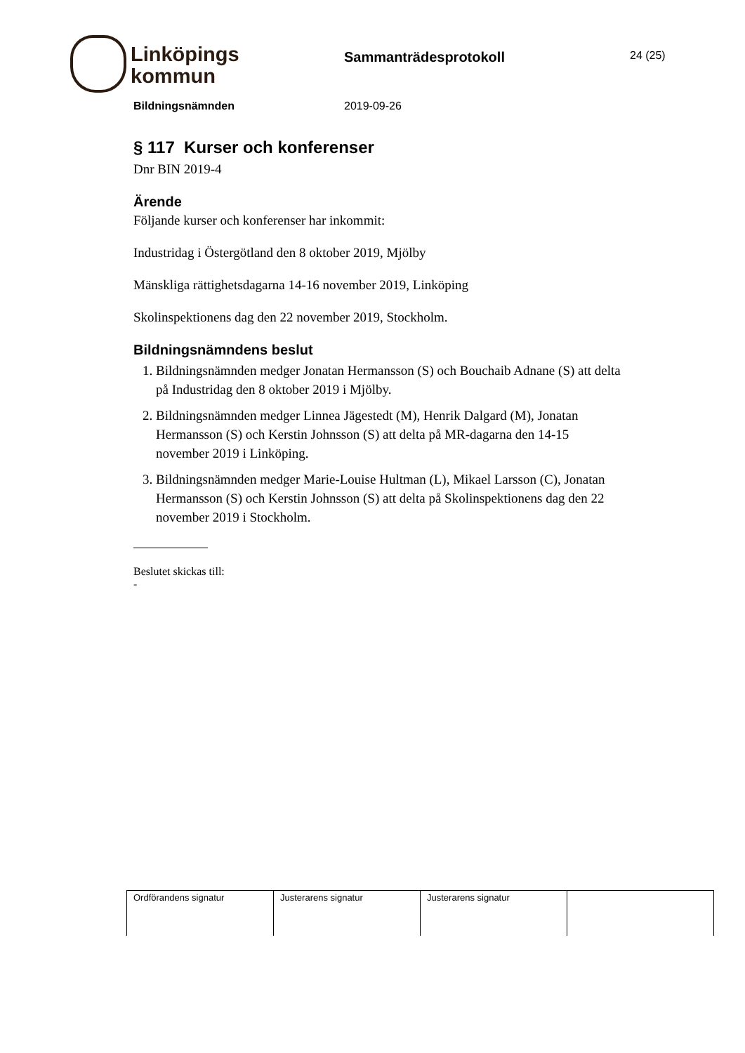Linköpings
kommun
Sammanträdesprotokoll 24 (25)
Bildningsnämnden 2019-09-26
§ 117 Kurser och konferenser
Dnr BIN 2019-4
Ärende
Följande kurser och konferenser har inkommit:
Industridag i Östergötland den 8 oktober 2019, Mjölby
Mänskliga rättighetsdagarna 14-16 november 2019, Linköping
Skolinspektionens dag den 22 november 2019, Stockholm.
Bildningsnämndens beslut
1. Bildningsnämnden medger Jonatan Hermansson (S) och Bouchaib Adnane (S) att delta på Industridag den 8 oktober 2019 i Mjölby.
2. Bildningsnämnden medger Linnea Jägestedt (M), Henrik Dalgard (M), Jonatan Hermansson (S) och Kerstin Johnsson (S) att delta på MR-dagarna den 14-15 november 2019 i Linköping.
3. Bildningsnämnden medger Marie-Louise Hultman (L), Mikael Larsson (C), Jonatan Hermansson (S) och Kerstin Johnsson (S) att delta på Skolinspektionens dag den 22 november 2019 i Stockholm.
Beslutet skickas till:
-
| Ordförandens signatur | Justerarens signatur | Justerarens signatur | |